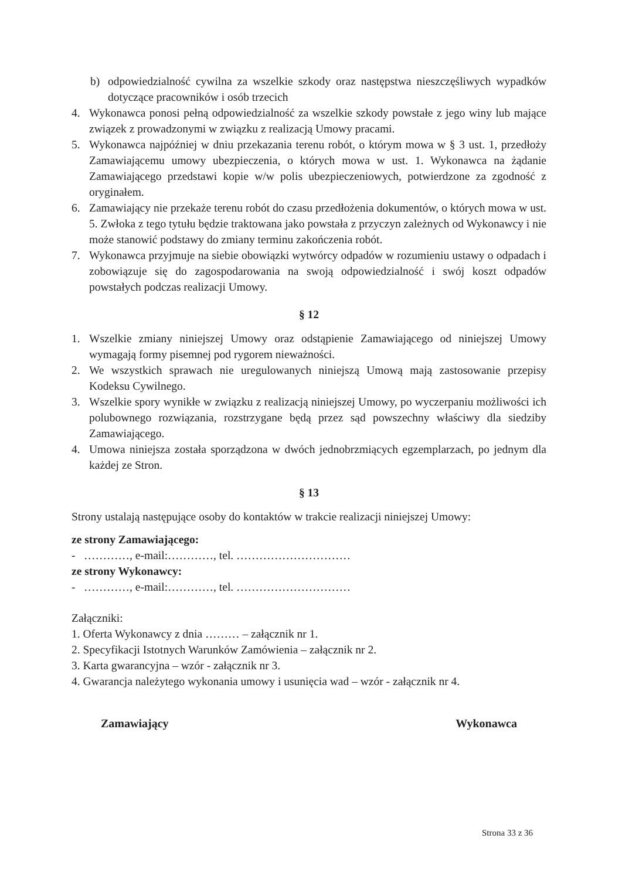b) odpowiedzialność cywilna za wszelkie szkody oraz następstwa nieszczęśliwych wypadków dotyczące pracowników i osób trzecich
4. Wykonawca ponosi pełną odpowiedzialność za wszelkie szkody powstałe z jego winy lub mające związek z prowadzonymi w związku z realizacją Umowy pracami.
5. Wykonawca najpóźniej w dniu przekazania terenu robót, o którym mowa w § 3 ust. 1, przedłoży Zamawiającemu umowy ubezpieczenia, o których mowa w ust. 1. Wykonawca na żądanie Zamawiającego przedstawi kopie w/w polis ubezpieczeniowych, potwierdzone za zgodność z oryginałem.
6. Zamawiający nie przekaże terenu robót do czasu przedłożenia dokumentów, o których mowa w ust. 5. Zwłoka z tego tytułu będzie traktowana jako powstała z przyczyn zależnych od Wykonawcy i nie może stanowić podstawy do zmiany terminu zakończenia robót.
7. Wykonawca przyjmuje na siebie obowiązki wytwórcy odpadów w rozumieniu ustawy o odpadach i zobowiązuje się do zagospodarowania na swoją odpowiedzialność i swój koszt odpadów powstałych podczas realizacji Umowy.
§ 12
1. Wszelkie zmiany niniejszej Umowy oraz odstąpienie Zamawiającego od niniejszej Umowy wymagają formy pisemnej pod rygorem nieważności.
2. We wszystkich sprawach nie uregulowanych niniejszą Umową mają zastosowanie przepisy Kodeksu Cywilnego.
3. Wszelkie spory wynikłe w związku z realizacją niniejszej Umowy, po wyczerpaniu możliwości ich polubownego rozwiązania, rozstrzygane będą przez sąd powszechny właściwy dla siedziby Zamawiającego.
4. Umowa niniejsza została sporządzona w dwóch jednobrzmiących egzemplarzach, po jednym dla każdej ze Stron.
§ 13
Strony ustalają następujące osoby do kontaktów w trakcie realizacji niniejszej Umowy:
ze strony Zamawiającego:
- …………, e-mail:…………, tel. …………………………
ze strony Wykonawcy:
- …………, e-mail:…………, tel. …………………………
Załączniki:
1. Oferta Wykonawcy z dnia ……… – załącznik nr 1.
2. Specyfikacji Istotnych Warunków Zamówienia – załącznik nr 2.
3. Karta gwarancyjna – wzór - załącznik nr 3.
4. Gwarancja należytego wykonania umowy i usunięcia wad – wzór - załącznik nr 4.
Zamawiający Wykonawca
Strona 33 z 36